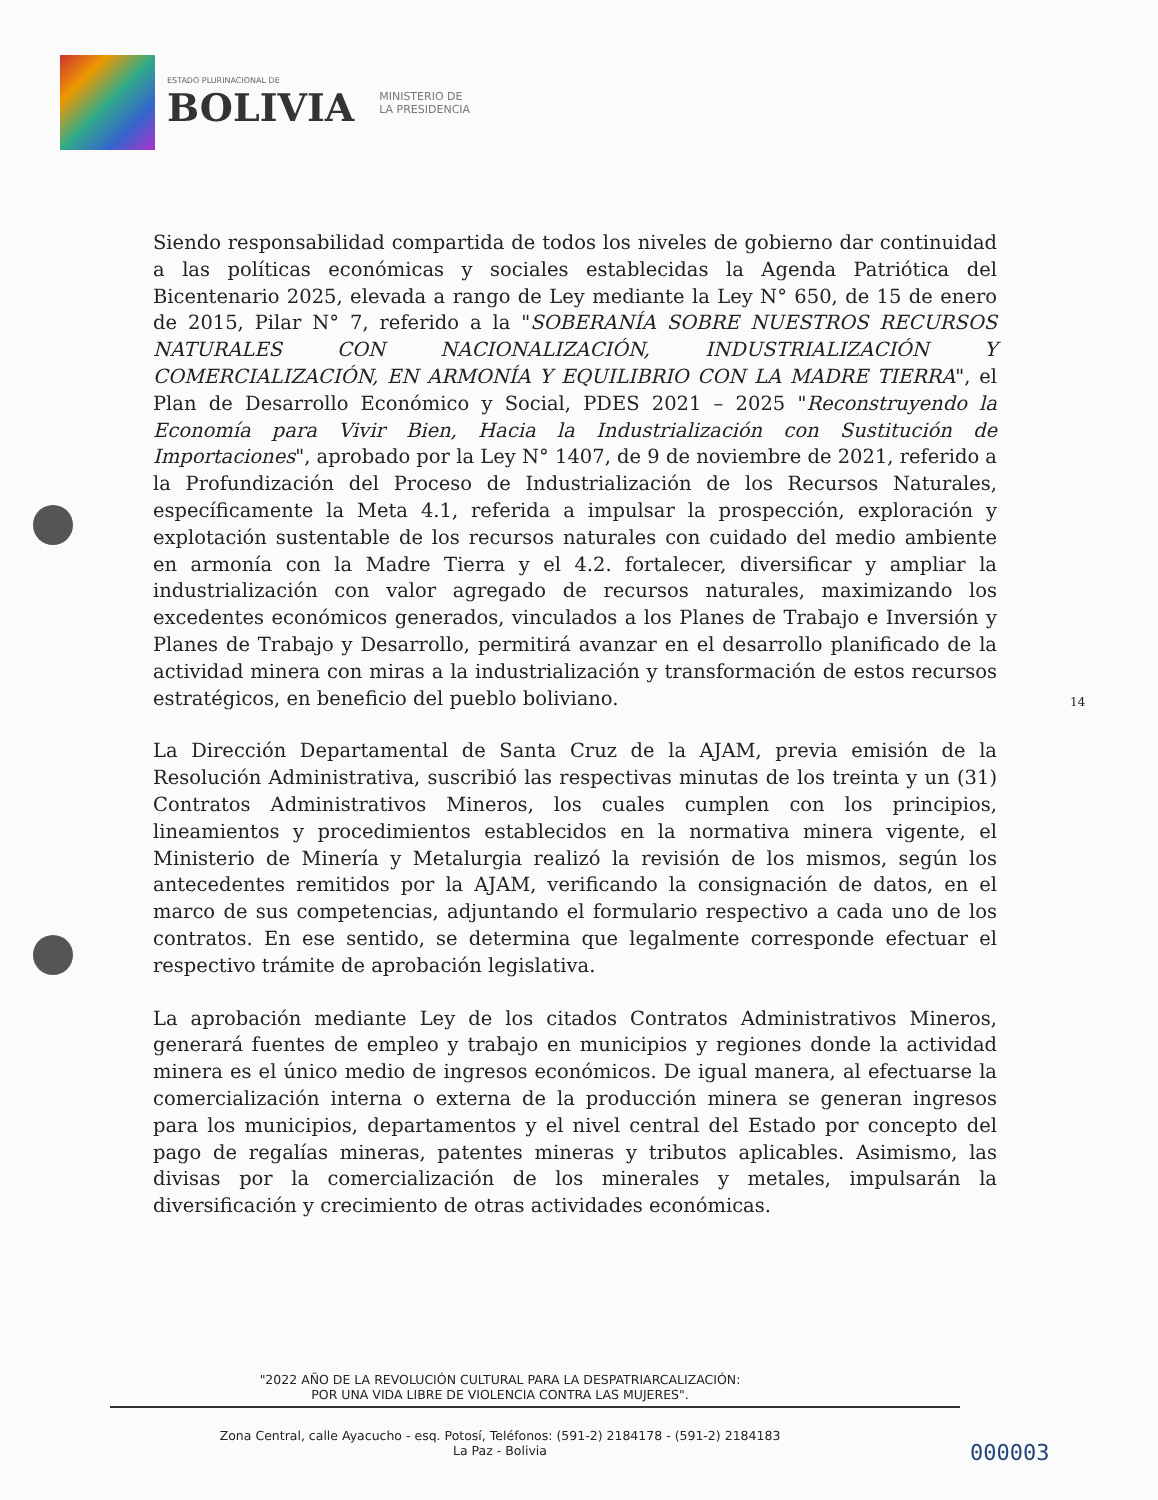ESTADO PLURINACIONAL DE
BOLIVIA
MINISTERIO DE
LA PRESIDENCIA
Siendo responsabilidad compartida de todos los niveles de gobierno dar continuidad a las políticas económicas y sociales establecidas la Agenda Patriótica del Bicentenario 2025, elevada a rango de Ley mediante la Ley N° 650, de 15 de enero de 2015, Pilar N° 7, referido a la "SOBERANÍA SOBRE NUESTROS RECURSOS NATURALES CON NACIONALIZACIÓN, INDUSTRIALIZACIÓN Y COMERCIALIZACIÓN, EN ARMONÍA Y EQUILIBRIO CON LA MADRE TIERRA", el Plan de Desarrollo Económico y Social, PDES 2021 – 2025 "Reconstruyendo la Economía para Vivir Bien, Hacia la Industrialización con Sustitución de Importaciones", aprobado por la Ley N° 1407, de 9 de noviembre de 2021, referido a la Profundización del Proceso de Industrialización de los Recursos Naturales, específicamente la Meta 4.1, referida a impulsar la prospección, exploración y explotación sustentable de los recursos naturales con cuidado del medio ambiente en armonía con la Madre Tierra y el 4.2. fortalecer, diversificar y ampliar la industrialización con valor agregado de recursos naturales, maximizando los excedentes económicos generados, vinculados a los Planes de Trabajo e Inversión y Planes de Trabajo y Desarrollo, permitirá avanzar en el desarrollo planificado de la actividad minera con miras a la industrialización y transformación de estos recursos estratégicos, en beneficio del pueblo boliviano.
La Dirección Departamental de Santa Cruz de la AJAM, previa emisión de la Resolución Administrativa, suscribió las respectivas minutas de los treinta y un (31) Contratos Administrativos Mineros, los cuales cumplen con los principios, lineamientos y procedimientos establecidos en la normativa minera vigente, el Ministerio de Minería y Metalurgia realizó la revisión de los mismos, según los antecedentes remitidos por la AJAM, verificando la consignación de datos, en el marco de sus competencias, adjuntando el formulario respectivo a cada uno de los contratos. En ese sentido, se determina que legalmente corresponde efectuar el respectivo trámite de aprobación legislativa.
La aprobación mediante Ley de los citados Contratos Administrativos Mineros, generará fuentes de empleo y trabajo en municipios y regiones donde la actividad minera es el único medio de ingresos económicos. De igual manera, al efectuarse la comercialización interna o externa de la producción minera se generan ingresos para los municipios, departamentos y el nivel central del Estado por concepto del pago de regalías mineras, patentes mineras y tributos aplicables. Asimismo, las divisas por la comercialización de los minerales y metales, impulsarán la diversificación y crecimiento de otras actividades económicas.
14
"2022 AÑO DE LA REVOLUCIÓN CULTURAL PARA LA DESPATRIARCALIZACIÓN:
POR UNA VIDA LIBRE DE VIOLENCIA CONTRA LAS MUJERES".
Zona Central, calle Ayacucho - esq. Potosí, Teléfonos: (591-2) 2184178 - (591-2) 2184183
La Paz - Bolivia
000003